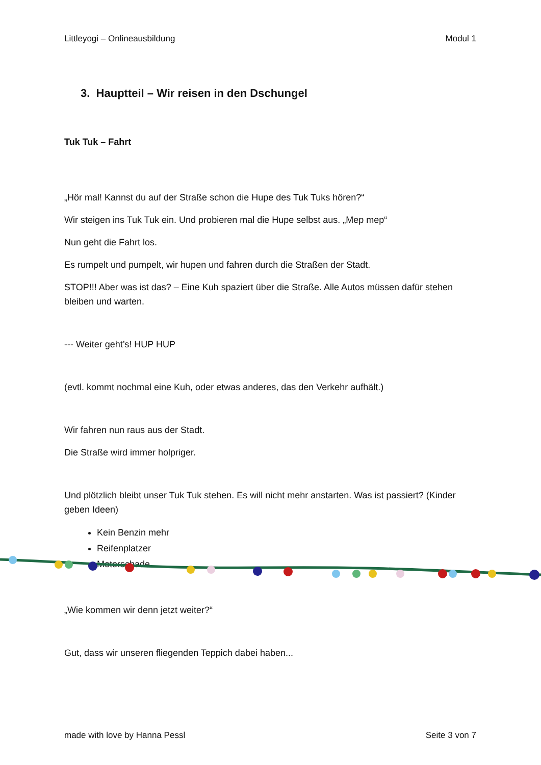Littleyogi – Onlineausbildung Modul 1
3. Hauptteil – Wir reisen in den Dschungel
Tuk Tuk – Fahrt
„Hör mal! Kannst du auf der Straße schon die Hupe des Tuk Tuks hören?“
Wir steigen ins Tuk Tuk ein. Und probieren mal die Hupe selbst aus. „Mep mep“
Nun geht die Fahrt los.
Es rumpelt und pumpelt, wir hupen und fahren durch die Straßen der Stadt.
STOP!!! Aber was ist das? – Eine Kuh spaziert über die Straße. Alle Autos müssen dafür stehen bleiben und warten.
--- Weiter geht’s! HUP HUP
(evtl. kommt nochmal eine Kuh, oder etwas anderes, das den Verkehr aufhält.)
Wir fahren nun raus aus der Stadt.
Die Straße wird immer holpriger.
Und plötzlich bleibt unser Tuk Tuk stehen. Es will nicht mehr anstarten. Was ist passiert? (Kinder geben Ideen)
Kein Benzin mehr
Reifenplatzer
Moterschade...
„Wie kommen wir denn jetzt weiter?“
Gut, dass wir unseren fliegenden Teppich dabei haben...
made with love by Hanna Pessl Seite 3 von 7